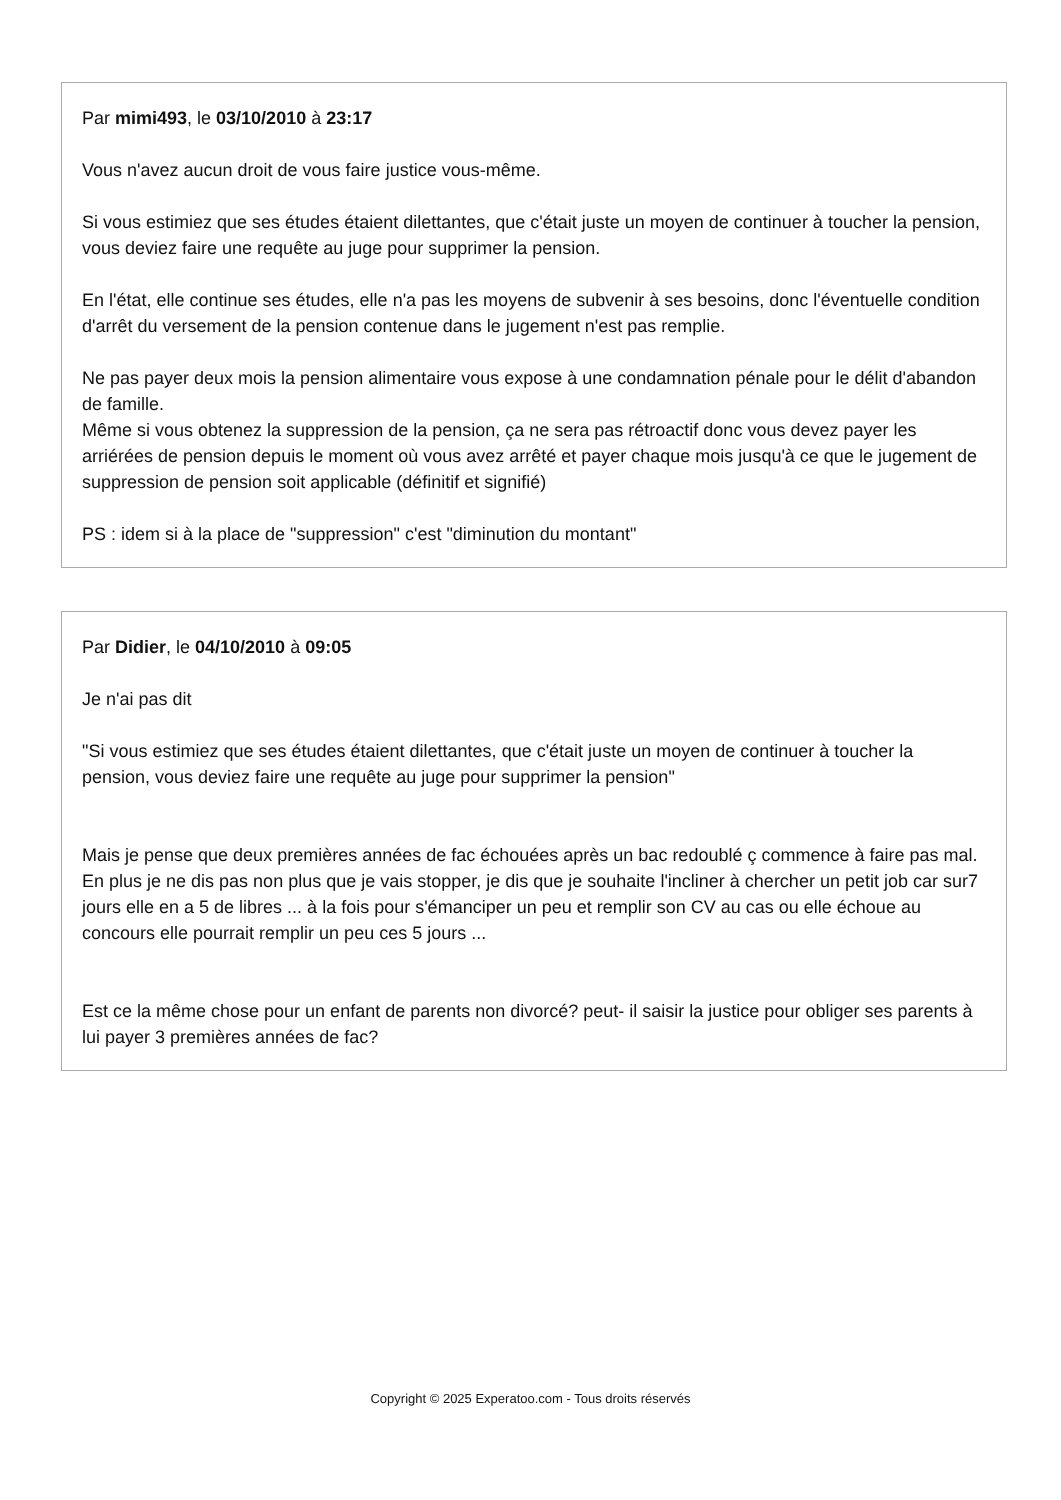Par mimi493, le 03/10/2010 à 23:17
Vous n'avez aucun droit de vous faire justice vous-même.
Si vous estimiez que ses études étaient dilettantes, que c'était juste un moyen de continuer à toucher la pension, vous deviez faire une requête au juge pour supprimer la pension.
En l'état, elle continue ses études, elle n'a pas les moyens de subvenir à ses besoins, donc l'éventuelle condition d'arrêt du versement de la pension contenue dans le jugement n'est pas remplie.
Ne pas payer deux mois la pension alimentaire vous expose à une condamnation pénale pour le délit d'abandon de famille.
Même si vous obtenez la suppression de la pension, ça ne sera pas rétroactif donc vous devez payer les arriérées de pension depuis le moment où vous avez arrêté et payer chaque mois jusqu'à ce que le jugement de suppression de pension soit applicable (définitif et signifié)
PS : idem si à la place de "suppression" c'est "diminution du montant"
Par Didier, le 04/10/2010 à 09:05
Je n'ai pas dit
"Si vous estimiez que ses études étaient dilettantes, que c'était juste un moyen de continuer à toucher la pension, vous deviez faire une requête au juge pour supprimer la pension"
Mais je pense que deux premières années de fac échouées après un bac redoublé ç commence à faire pas mal.
En plus je ne dis pas non plus que je vais stopper, je dis que je souhaite l'incliner à chercher un petit job car sur7 jours elle en a 5 de libres ... à la fois pour s'émanciper un peu et remplir son CV au cas ou elle échoue au concours elle pourrait remplir un peu ces 5 jours ...
Est ce la même chose pour un enfant de parents non divorcé? peut- il saisir la justice pour obliger ses parents à lui payer 3 premières années de fac?
Copyright © 2025 Experatoo.com - Tous droits réservés